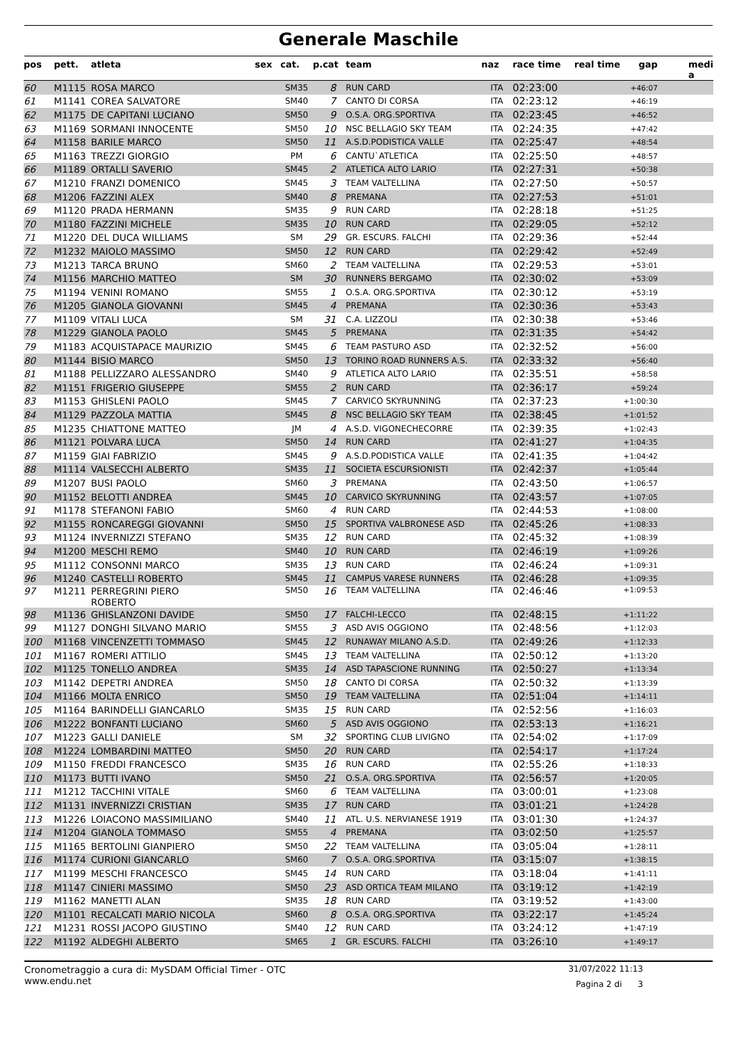Generale Maschile
| pos | pett. | atleta | sex | cat. | p.cat | team | naz | race time | real time | gap | medi a |
| --- | --- | --- | --- | --- | --- | --- | --- | --- | --- | --- | --- |
| 60 | M1115 | ROSA MARCO | | SM35 | 8 | RUN CARD | ITA | 02:23:00 | | +46:07 | |
| 61 | M1141 | COREA SALVATORE | | SM40 | 7 | CANTO DI CORSA | ITA | 02:23:12 | | +46:19 | |
| 62 | M1175 | DE CAPITANI LUCIANO | | SM50 | 9 | O.S.A. ORG.SPORTIVA | ITA | 02:23:45 | | +46:52 | |
| 63 | M1169 | SORMANI INNOCENTE | | SM50 | 10 | NSC BELLAGIO SKY TEAM | ITA | 02:24:35 | | +47:42 | |
| 64 | M1158 | BARILE MARCO | | SM50 | 11 | A.S.D.PODISTICA VALLE | ITA | 02:25:47 | | +48:54 | |
| 65 | M1163 | TREZZI GIORGIO | | PM | 6 | CANTU`ATLETICA | ITA | 02:25:50 | | +48:57 | |
| 66 | M1189 | ORTALLI SAVERIO | | SM45 | 2 | ATLETICA ALTO LARIO | ITA | 02:27:31 | | +50:38 | |
| 67 | M1210 | FRANZI DOMENICO | | SM45 | 3 | TEAM VALTELLINA | ITA | 02:27:50 | | +50:57 | |
| 68 | M1206 | FAZZINI ALEX | | SM40 | 8 | PREMANA | ITA | 02:27:53 | | +51:01 | |
| 69 | M1120 | PRADA HERMANN | | SM35 | 9 | RUN CARD | ITA | 02:28:18 | | +51:25 | |
| 70 | M1180 | FAZZINI MICHELE | | SM35 | 10 | RUN CARD | ITA | 02:29:05 | | +52:12 | |
| 71 | M1220 | DEL DUCA WILLIAMS | | SM | 29 | GR. ESCURS. FALCHI | ITA | 02:29:36 | | +52:44 | |
| 72 | M1232 | MAIOLO MASSIMO | | SM50 | 12 | RUN CARD | ITA | 02:29:42 | | +52:49 | |
| 73 | M1213 | TARCA BRUNO | | SM60 | 2 | TEAM VALTELLINA | ITA | 02:29:53 | | +53:01 | |
| 74 | M1156 | MARCHIO MATTEO | | SM | 30 | RUNNERS BERGAMO | ITA | 02:30:02 | | +53:09 | |
| 75 | M1194 | VENINI ROMANO | | SM55 | 1 | O.S.A. ORG.SPORTIVA | ITA | 02:30:12 | | +53:19 | |
| 76 | M1205 | GIANOLA GIOVANNI | | SM45 | 4 | PREMANA | ITA | 02:30:36 | | +53:43 | |
| 77 | M1109 | VITALI LUCA | | SM | 31 | C.A. LIZZOLI | ITA | 02:30:38 | | +53:46 | |
| 78 | M1229 | GIANOLA PAOLO | | SM45 | 5 | PREMANA | ITA | 02:31:35 | | +54:42 | |
| 79 | M1183 | ACQUISTAPACE MAURIZIO | | SM45 | 6 | TEAM PASTURO ASD | ITA | 02:32:52 | | +56:00 | |
| 80 | M1144 | BISIO MARCO | | SM50 | 13 | TORINO ROAD RUNNERS A.S. | ITA | 02:33:32 | | +56:40 | |
| 81 | M1188 | PELLIZZARO ALESSANDRO | | SM40 | 9 | ATLETICA ALTO LARIO | ITA | 02:35:51 | | +58:58 | |
| 82 | M1151 | FRIGERIO GIUSEPPE | | SM55 | 2 | RUN CARD | ITA | 02:36:17 | | +59:24 | |
| 83 | M1153 | GHISLENI PAOLO | | SM45 | 7 | CARVICO SKYRUNNING | ITA | 02:37:23 | | +1:00:30 | |
| 84 | M1129 | PAZZOLA MATTIA | | SM45 | 8 | NSC BELLAGIO SKY TEAM | ITA | 02:38:45 | | +1:01:52 | |
| 85 | M1235 | CHIATTONE MATTEO | | JM | 4 | A.S.D. VIGONECHECORRE | ITA | 02:39:35 | | +1:02:43 | |
| 86 | M1121 | POLVARA LUCA | | SM50 | 14 | RUN CARD | ITA | 02:41:27 | | +1:04:35 | |
| 87 | M1159 | GIAI FABRIZIO | | SM45 | 9 | A.S.D.PODISTICA VALLE | ITA | 02:41:35 | | +1:04:42 | |
| 88 | M1114 | VALSECCHI ALBERTO | | SM35 | 11 | SOCIETA ESCURSIONISTI | ITA | 02:42:37 | | +1:05:44 | |
| 89 | M1207 | BUSI PAOLO | | SM60 | 3 | PREMANA | ITA | 02:43:50 | | +1:06:57 | |
| 90 | M1152 | BELOTTI ANDREA | | SM45 | 10 | CARVICO SKYRUNNING | ITA | 02:43:57 | | +1:07:05 | |
| 91 | M1178 | STEFANONI FABIO | | SM60 | 4 | RUN CARD | ITA | 02:44:53 | | +1:08:00 | |
| 92 | M1155 | RONCAREGGI GIOVANNI | | SM50 | 15 | SPORTIVA VALBRONESE ASD | ITA | 02:45:26 | | +1:08:33 | |
| 93 | M1124 | INVERNIZZI STEFANO | | SM35 | 12 | RUN CARD | ITA | 02:45:32 | | +1:08:39 | |
| 94 | M1200 | MESCHI REMO | | SM40 | 10 | RUN CARD | ITA | 02:46:19 | | +1:09:26 | |
| 95 | M1112 | CONSONNI MARCO | | SM35 | 13 | RUN CARD | ITA | 02:46:24 | | +1:09:31 | |
| 96 | M1240 | CASTELLI ROBERTO | | SM45 | 11 | CAMPUS VARESE RUNNERS | ITA | 02:46:28 | | +1:09:35 | |
| 97 | M1211 | PERREGRINI PIERO ROBERTO | | SM50 | 16 | TEAM VALTELLINA | ITA | 02:46:46 | | +1:09:53 | |
| 98 | M1136 | GHISLANZONI DAVIDE | | SM50 | 17 | FALCHI-LECCO | ITA | 02:48:15 | | +1:11:22 | |
| 99 | M1127 | DONGHI SILVANO MARIO | | SM55 | 3 | ASD AVIS OGGIONO | ITA | 02:48:56 | | +1:12:03 | |
| 100 | M1168 | VINCENZETTI TOMMASO | | SM45 | 12 | RUNAWAY MILANO A.S.D. | ITA | 02:49:26 | | +1:12:33 | |
| 101 | M1167 | ROMERI ATTILIO | | SM45 | 13 | TEAM VALTELLINA | ITA | 02:50:12 | | +1:13:20 | |
| 102 | M1125 | TONELLO ANDREA | | SM35 | 14 | ASD TAPASCIONE RUNNING | ITA | 02:50:27 | | +1:13:34 | |
| 103 | M1142 | DEPETRI ANDREA | | SM50 | 18 | CANTO DI CORSA | ITA | 02:50:32 | | +1:13:39 | |
| 104 | M1166 | MOLTA ENRICO | | SM50 | 19 | TEAM VALTELLINA | ITA | 02:51:04 | | +1:14:11 | |
| 105 | M1164 | BARINDELLI GIANCARLO | | SM35 | 15 | RUN CARD | ITA | 02:52:56 | | +1:16:03 | |
| 106 | M1222 | BONFANTI LUCIANO | | SM60 | 5 | ASD AVIS OGGIONO | ITA | 02:53:13 | | +1:16:21 | |
| 107 | M1223 | GALLI DANIELE | | SM | 32 | SPORTING CLUB LIVIGNO | ITA | 02:54:02 | | +1:17:09 | |
| 108 | M1224 | LOMBARDINI MATTEO | | SM50 | 20 | RUN CARD | ITA | 02:54:17 | | +1:17:24 | |
| 109 | M1150 | FREDDI FRANCESCO | | SM35 | 16 | RUN CARD | ITA | 02:55:26 | | +1:18:33 | |
| 110 | M1173 | BUTTI IVANO | | SM50 | 21 | O.S.A. ORG.SPORTIVA | ITA | 02:56:57 | | +1:20:05 | |
| 111 | M1212 | TACCHINI VITALE | | SM60 | 6 | TEAM VALTELLINA | ITA | 03:00:01 | | +1:23:08 | |
| 112 | M1131 | INVERNIZZI CRISTIAN | | SM35 | 17 | RUN CARD | ITA | 03:01:21 | | +1:24:28 | |
| 113 | M1226 | LOIACONO MASSIMILIANO | | SM40 | 11 | ATL. U.S. NERVIANESE 1919 | ITA | 03:01:30 | | +1:24:37 | |
| 114 | M1204 | GIANOLA TOMMASO | | SM55 | 4 | PREMANA | ITA | 03:02:50 | | +1:25:57 | |
| 115 | M1165 | BERTOLINI GIANPIERO | | SM50 | 22 | TEAM VALTELLINA | ITA | 03:05:04 | | +1:28:11 | |
| 116 | M1174 | CURIONI GIANCARLO | | SM60 | 7 | O.S.A. ORG.SPORTIVA | ITA | 03:15:07 | | +1:38:15 | |
| 117 | M1199 | MESCHI FRANCESCO | | SM45 | 14 | RUN CARD | ITA | 03:18:04 | | +1:41:11 | |
| 118 | M1147 | CINIERI MASSIMO | | SM50 | 23 | ASD ORTICA TEAM MILANO | ITA | 03:19:12 | | +1:42:19 | |
| 119 | M1162 | MANETTI ALAN | | SM35 | 18 | RUN CARD | ITA | 03:19:52 | | +1:43:00 | |
| 120 | M1101 | RECALCATI MARIO NICOLA | | SM60 | 8 | O.S.A. ORG.SPORTIVA | ITA | 03:22:17 | | +1:45:24 | |
| 121 | M1231 | ROSSI JACOPO GIUSTINO | | SM40 | 12 | RUN CARD | ITA | 03:24:12 | | +1:47:19 | |
| 122 | M1192 | ALDEGHI ALBERTO | | SM65 | 1 | GR. ESCURS. FALCHI | ITA | 03:26:10 | | +1:49:17 | |
Cronometraggio a cura di: MySDAM Official Timer - OTC 31/07/2022 11:13
www.endu.net Pagina 2 di 3